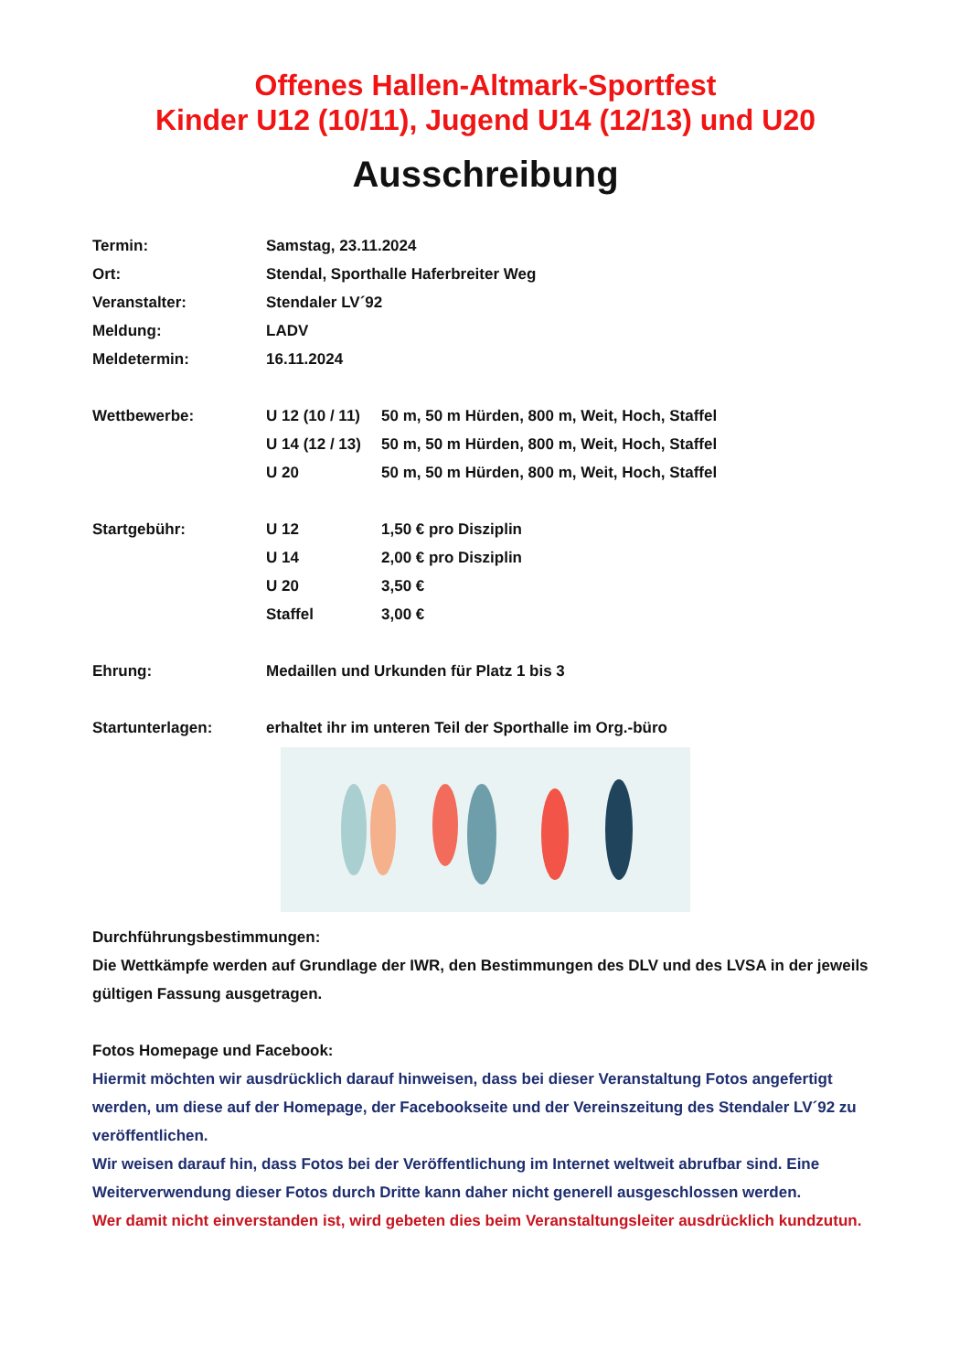Offenes Hallen-Altmark-Sportfest
Kinder U12 (10/11), Jugend U14 (12/13) und U20
Ausschreibung
Termin: Samstag, 23.11.2024
Ort: Stendal, Sporthalle Haferbreiter Weg
Veranstalter: Stendaler LV´92
Meldung: LADV
Meldetermin: 16.11.2024
Wettbewerbe: U 12 (10 / 11)
50 m, 50 m Hürden, 800 m, Weit, Hoch, Staffel
U 14 (12 / 13)
50 m, 50 m Hürden, 800 m, Weit, Hoch, Staffel
U 20 50 m, 50 m Hürden, 800 m, Weit, Hoch, Staffel
Startgebühr: U 12 1,50 € pro Disziplin
U 14 2,00 € pro Disziplin
U 20 3,50 €
Staffel 3,00 €
Ehrung: Medaillen und Urkunden für Platz 1 bis 3
Startunterlagen: erhaltet ihr im unteren Teil der Sporthalle im Org.-büro
Durchführungsbestimmungen:
Die Wettkämpfe werden auf Grundlage der IWR, den Bestimmungen des DLV und des LVSA in der jeweils gültigen Fassung ausgetragen.
Fotos Homepage und Facebook:
Hiermit möchten wir ausdrücklich darauf hinweisen, dass bei dieser Veranstaltung Fotos angefertigt werden, um diese auf der Homepage, der Facebookseite und der Vereinszeitung des Stendaler LV´92 zu veröffentlichen.
Wir weisen darauf hin, dass Fotos bei der Veröffentlichung im Internet weltweit abrufbar sind. Eine Weiterverwendung dieser Fotos durch Dritte kann daher nicht generell ausgeschlossen werden.
Wer damit nicht einverstanden ist, wird gebeten dies beim Veranstaltungsleiter ausdrücklich kundzutun.